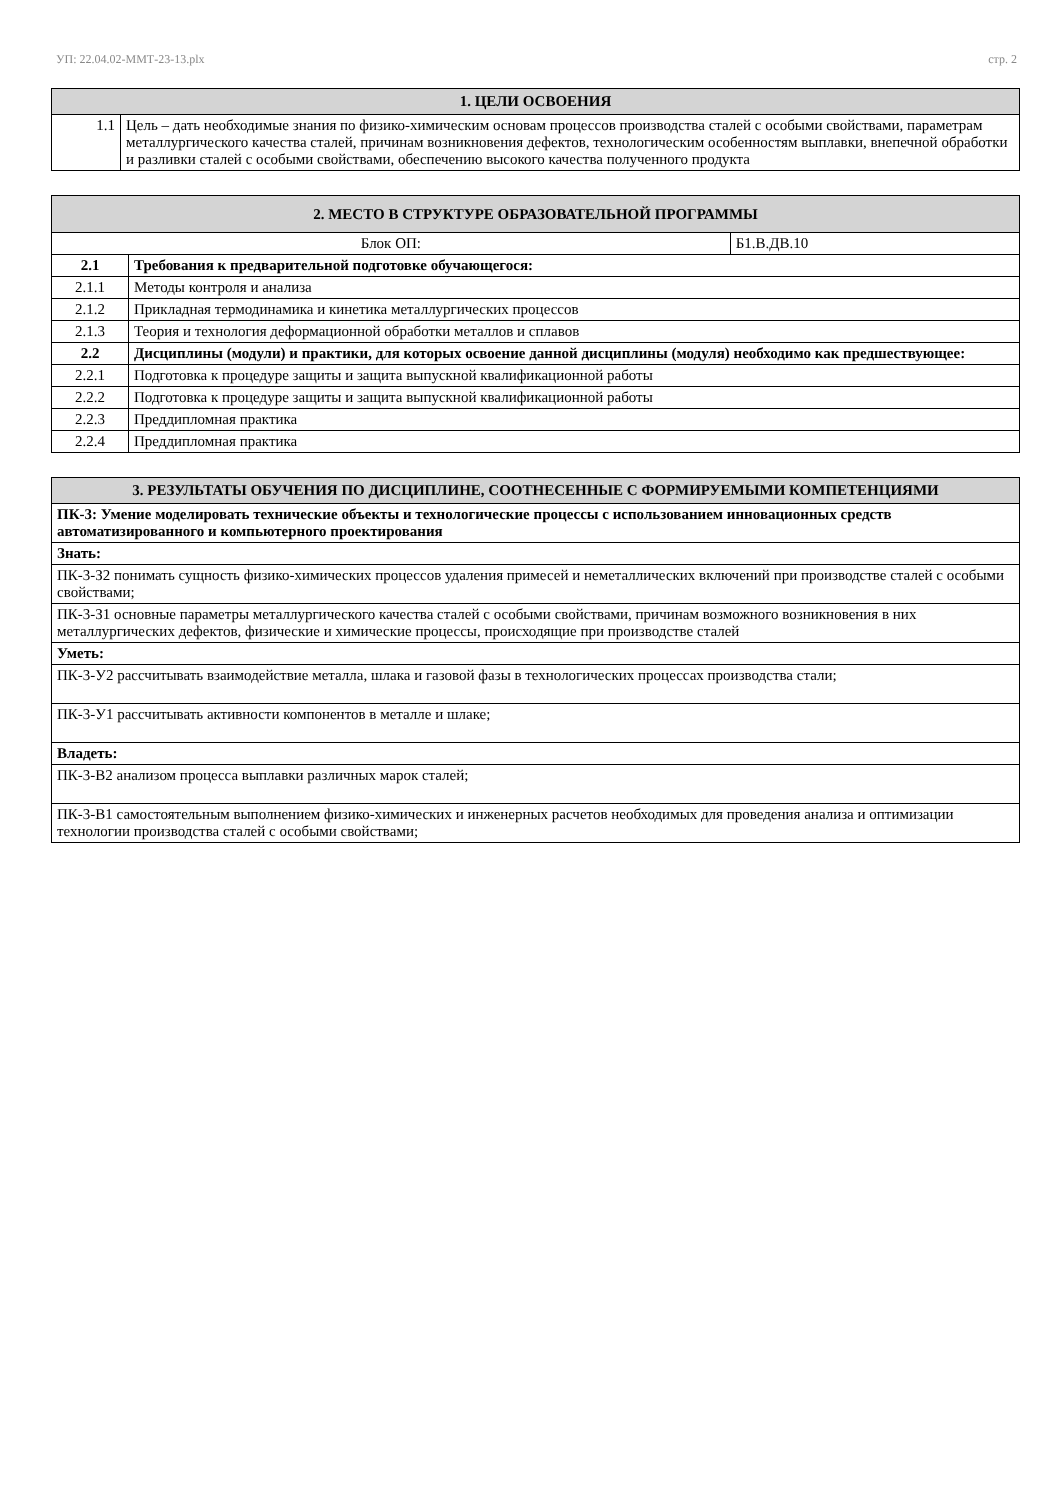УП: 22.04.02-ММТ-23-13.plx стр. 2
| 1. ЦЕЛИ ОСВОЕНИЯ | |
| --- | --- |
| 1.1 | Цель – дать необходимые знания по физико-химическим основам процессов производства сталей с особыми свойствами, параметрам металлургического качества сталей, причинам возникновения дефектов, технологическим особенностям выплавки, внепечной обработки и разливки сталей с особыми свойствами, обеспечению высокого качества полученного продукта |
| 2. МЕСТО В СТРУКТУРЕ ОБРАЗОВАТЕЛЬНОЙ ПРОГРАММЫ | | |
| --- | --- | --- |
| Блок ОП: | | Б1.В.ДВ.10 |
| 2.1 | Требования к предварительной подготовке обучающегося: | |
| 2.1.1 | Методы контроля и анализа | |
| 2.1.2 | Прикладная термодинамика и кинетика металлургических процессов | |
| 2.1.3 | Теория и технология деформационной обработки металлов и сплавов | |
| 2.2 | Дисциплины (модули) и практики, для которых освоение данной дисциплины (модуля) необходимо как предшествующее: | |
| 2.2.1 | Подготовка к процедуре защиты и защита выпускной квалификационной работы | |
| 2.2.2 | Подготовка к процедуре защиты и защита выпускной квалификационной работы | |
| 2.2.3 | Преддипломная практика | |
| 2.2.4 | Преддипломная практика | |
| 3. РЕЗУЛЬТАТЫ ОБУЧЕНИЯ ПО ДИСЦИПЛИНЕ, СООТНЕСЕННЫЕ С ФОРМИРУЕМЫМИ КОМПЕТЕНЦИЯМИ |
| --- |
| ПК-3: Умение моделировать технические объекты и технологические процессы с использованием инновационных средств автоматизированного и компьютерного проектирования |
| Знать: |
| ПК-3-З2 понимать сущность физико-химических процессов удаления примесей и неметаллических включений при производстве сталей с особыми свойствами; |
| ПК-3-З1 основные параметры металлургического качества сталей с особыми свойствами, причинам возможного возникновения в них металлургических дефектов, физические и химические процессы, происходящие при производстве сталей |
| Уметь: |
| ПК-3-У2 рассчитывать взаимодействие металла, шлака и газовой фазы в технологических процессах производства стали; |
| ПК-3-У1 рассчитывать активности компонентов в металле и шлаке; |
| Владеть: |
| ПК-3-В2 анализом процесса выплавки различных марок сталей; |
| ПК-3-В1 самостоятельным выполнением физико-химических и инженерных расчетов необходимых для проведения анализа и оптимизации технологии производства сталей с особыми свойствами; |